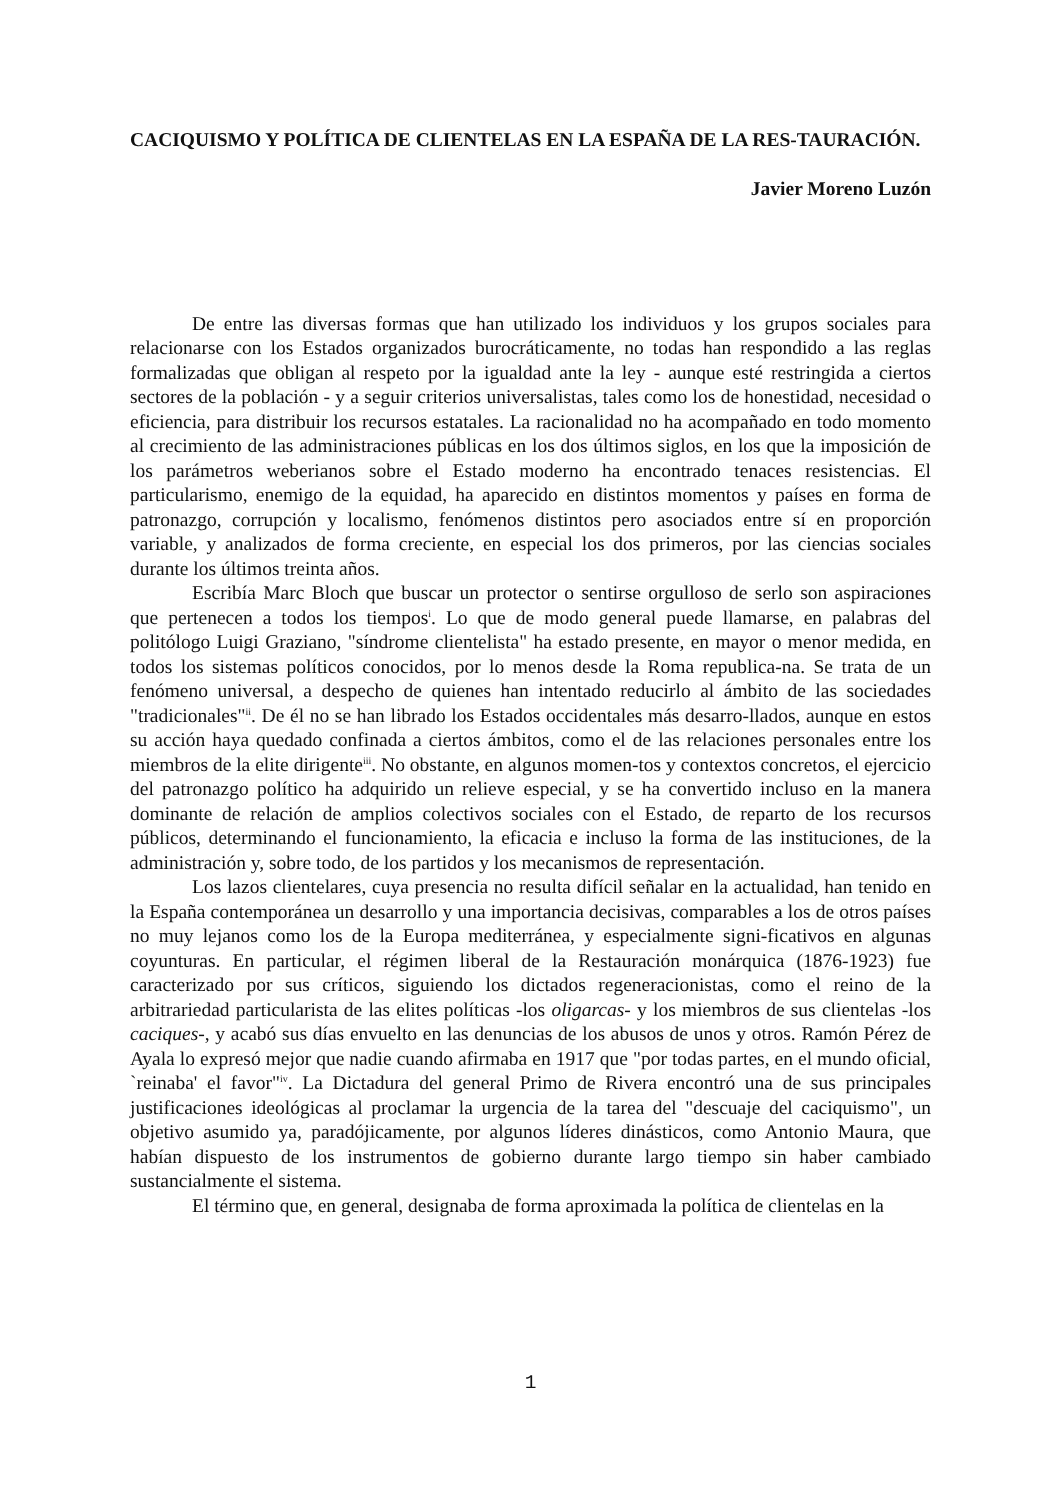CACIQUISMO Y POLÍTICA DE CLIENTELAS EN LA ESPAÑA DE LA RES-TAURACIÓN.
Javier Moreno Luzón
De entre las diversas formas que han utilizado los individuos y los grupos sociales para relacionarse con los Estados organizados burocráticamente, no todas han respondido a las reglas formalizadas que obligan al respeto por la igualdad ante la ley - aunque esté restringida a ciertos sectores de la población - y a seguir criterios universalistas, tales como los de honestidad, necesidad o eficiencia, para distribuir los recursos estatales. La racionalidad no ha acompañado en todo momento al crecimiento de las administraciones públicas en los dos últimos siglos, en los que la imposición de los parámetros weberianos sobre el Estado moderno ha encontrado tenaces resistencias. El particularismo, enemigo de la equidad, ha aparecido en distintos momentos y países en forma de patronazgo, corrupción y localismo, fenómenos distintos pero asociados entre sí en proporción variable, y analizados de forma creciente, en especial los dos primeros, por las ciencias sociales durante los últimos treinta años.
Escribía Marc Bloch que buscar un protector o sentirse orgulloso de serlo son aspiraciones que pertenecen a todos los tiempos<sup>i</sup>. Lo que de modo general puede llamarse, en palabras del politólogo Luigi Graziano, "síndrome clientelista" ha estado presente, en mayor o menor medida, en todos los sistemas políticos conocidos, por lo menos desde la Roma republica-na. Se trata de un fenómeno universal, a despecho de quienes han intentado reducirlo al ámbito de las sociedades "tradicionales"<sup>ii</sup>. De él no se han librado los Estados occidentales más desarro-llados, aunque en estos su acción haya quedado confinada a ciertos ámbitos, como el de las relaciones personales entre los miembros de la elite dirigente<sup>iii</sup>. No obstante, en algunos momen-tos y contextos concretos, el ejercicio del patronazgo político ha adquirido un relieve especial, y se ha convertido incluso en la manera dominante de relación de amplios colectivos sociales con el Estado, de reparto de los recursos públicos, determinando el funcionamiento, la eficacia e incluso la forma de las instituciones, de la administración y, sobre todo, de los partidos y los mecanismos de representación.
Los lazos clientelares, cuya presencia no resulta difícil señalar en la actualidad, han tenido en la España contemporánea un desarrollo y una importancia decisivas, comparables a los de otros países no muy lejanos como los de la Europa mediterránea, y especialmente signi-ficativos en algunas coyunturas. En particular, el régimen liberal de la Restauración monárquica (1876-1923) fue caracterizado por sus críticos, siguiendo los dictados regeneracionistas, como el reino de la arbitrariedad particularista de las elites políticas -los oligarcas- y los miembros de sus clientelas -los caciques-, y acabó sus días envuelto en las denuncias de los abusos de unos y otros. Ramón Pérez de Ayala lo expresó mejor que nadie cuando afirmaba en 1917 que "por todas partes, en el mundo oficial, `reinaba' el favor"<sup>iv</sup>. La Dictadura del general Primo de Rivera encontró una de sus principales justificaciones ideológicas al proclamar la urgencia de la tarea del "descuaje del caciquismo", un objetivo asumido ya, paradójicamente, por algunos líderes dinásticos, como Antonio Maura, que habían dispuesto de los instrumentos de gobierno durante largo tiempo sin haber cambiado sustancialmente el sistema.
El término que, en general, designaba de forma aproximada la política de clientelas en la
1